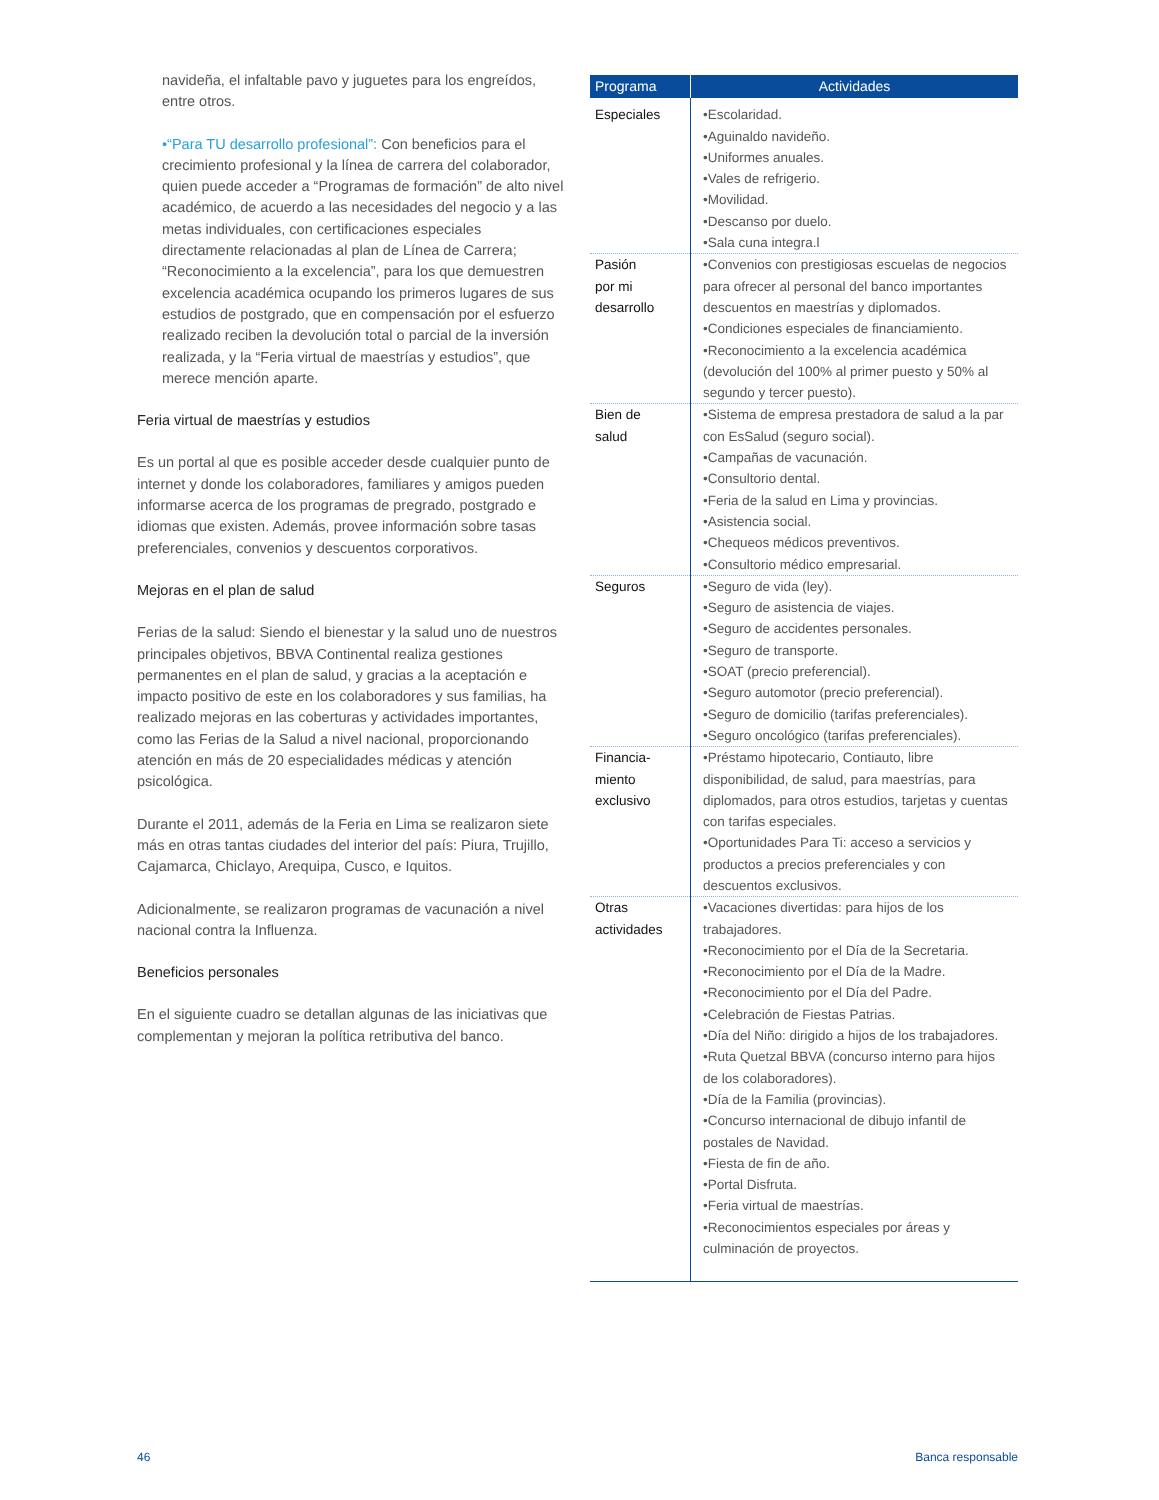navideña, el infaltable pavo y juguetes para los engreídos, entre otros.
•“Para TU desarrollo profesional”: Con beneficios para el crecimiento profesional y la línea de carrera del colaborador, quien puede acceder a “Programas de formación” de alto nivel académico, de acuerdo a las necesidades del negocio y a las metas individuales, con certificaciones especiales directamente relacionadas al plan de Línea de Carrera; “Reconocimiento a la excelencia”, para los que demuestren excelencia académica ocupando los primeros lugares de sus estudios de postgrado, que en compensación por el esfuerzo realizado reciben la devolución total o parcial de la inversión realizada, y la “Feria virtual de maestrías y estudios”, que merece mención aparte.
Feria virtual de maestrías y estudios
Es un portal al que es posible acceder desde cualquier punto de internet y donde los colaboradores, familiares y amigos pueden informarse acerca de los programas de pregrado, postgrado e idiomas que existen. Además, provee información sobre tasas preferenciales, convenios y descuentos corporativos.
Mejoras en el plan de salud
Ferias de la salud: Siendo el bienestar y la salud uno de nuestros principales objetivos, BBVA Continental realiza gestiones permanentes en el plan de salud, y gracias a la aceptación e impacto positivo de este en los colaboradores y sus familias, ha realizado mejoras en las coberturas y actividades importantes, como las Ferias de la Salud a nivel nacional, proporcionando atención en más de 20 especialidades médicas y atención psicológica.
Durante el 2011, además de la Feria en Lima se realizaron siete más en otras tantas ciudades del interior del país: Piura, Trujillo, Cajamarca, Chiclayo, Arequipa, Cusco, e Iquitos.
Adicionalmente, se realizaron programas de vacunación a nivel nacional contra la Influenza.
Beneficios personales
En el siguiente cuadro se detallan algunas de las iniciativas que complementan y mejoran la política retributiva del banco.
| Programa | Actividades |
| --- | --- |
| Especiales | •Escolaridad. •Aguinaldo navideño. •Uniformes anuales. •Vales de refrigerio. •Movilidad. •Descanso por duelo. •Sala cuna integra.l |
| Pasión por mi desarrollo | •Convenios con prestigiosas escuelas de negocios para ofrecer al personal del banco importantes descuentos en maestrías y diplomados. •Condiciones especiales de financiamiento. •Reconocimiento a la excelencia académica (devolución del 100% al primer puesto y 50% al segundo y tercer puesto). |
| Bien de salud | •Sistema de empresa prestadora de salud a la par con EsSalud (seguro social). •Campañas de vacunación. •Consultorio dental. •Feria de la salud en Lima y provincias. •Asistencia social. •Chequeos médicos preventivos. •Consultorio médico empresarial. |
| Seguros | •Seguro de vida (ley). •Seguro de asistencia de viajes. •Seguro de accidentes personales. •Seguro de transporte. •SOAT (precio preferencial). •Seguro automotor (precio preferencial). •Seguro de domicilio (tarifas preferenciales). •Seguro oncológico (tarifas preferenciales). |
| Financia- miento exclusivo | •Préstamo hipotecario, Contiauto, libre disponibilidad, de salud, para maestrías, para diplomados, para otros estudios, tarjetas y cuentas con tarifas especiales. •Oportunidades Para Ti: acceso a servicios y productos a precios preferenciales y con descuentos exclusivos. |
| Otras actividades | •Vacaciones divertidas: para hijos de los trabajadores. •Reconocimiento por el Día de la Secretaria. •Reconocimiento por el Día de la Madre. •Reconocimiento por el Día del Padre. •Celebración de Fiestas Patrias. •Día del Niño: dirigido a hijos de los trabajadores. •Ruta Quetzal BBVA (concurso interno para hijos de los colaboradores). •Día de la Familia (provincias). •Concurso internacional de dibujo infantil de postales de Navidad. •Fiesta de fin de año. •Portal Disfruta. •Feria virtual de maestrías. •Reconocimientos especiales por áreas y culminación de proyectos. |
46 Banca responsable